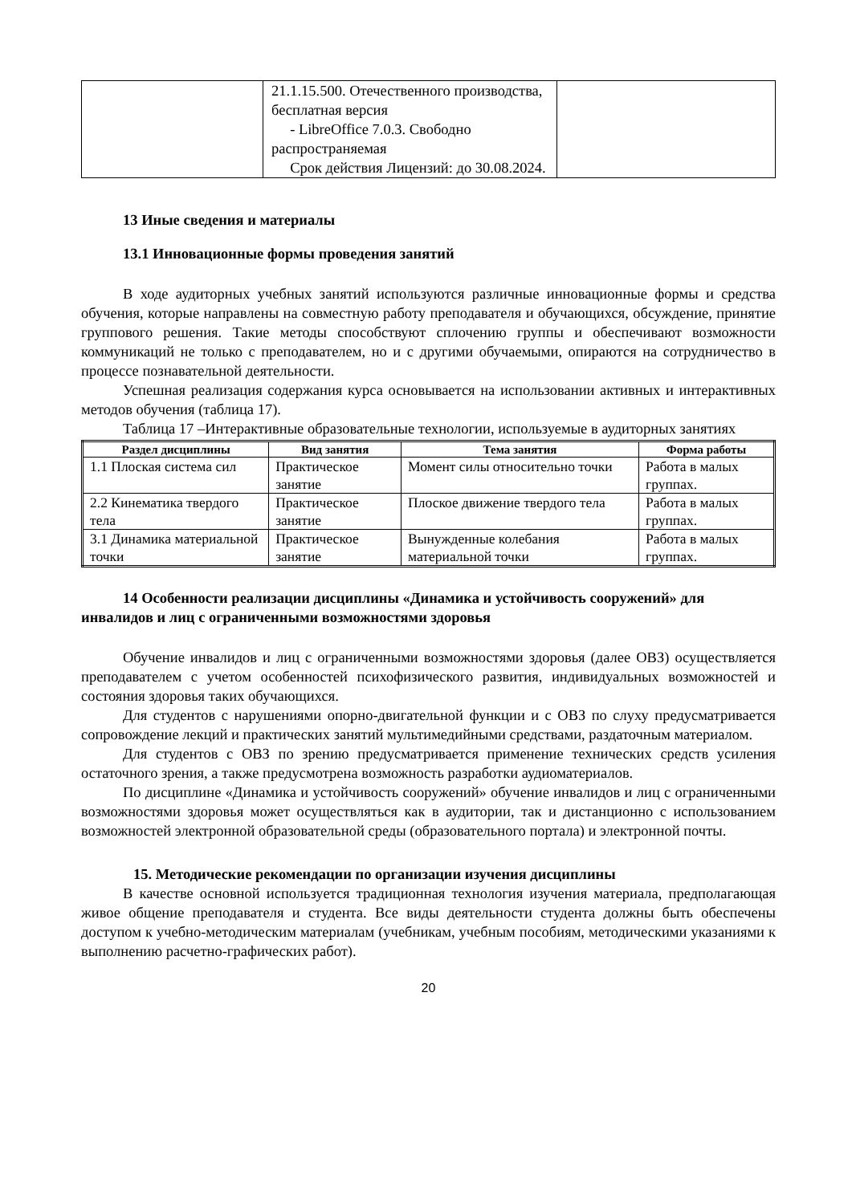| | 21.1.15.500. Отечественного производства, бесплатная версия - LibreOffice 7.0.3. Свободно распространяемая Срок действия Лицензий: до 30.08.2024. | |
13 Иные сведения и материалы
13.1 Инновационные формы проведения занятий
В ходе аудиторных учебных занятий используются различные инновационные формы и средства обучения, которые направлены на совместную работу преподавателя и обучающихся, обсуждение, принятие группового решения. Такие методы способствуют сплочению группы и обеспечивают возможности коммуникаций не только с преподавателем, но и с другими обучаемыми, опираются на сотрудничество в процессе познавательной деятельности.
Успешная реализация содержания курса основывается на использовании активных и интерактивных методов обучения (таблица 17).
Таблица 17 –Интерактивные образовательные технологии, используемые в аудиторных занятиях
| Раздел дисциплины | Вид занятия | Тема занятия | Форма работы |
| --- | --- | --- | --- |
| 1.1 Плоская система сил | Практическое занятие | Момент силы относительно точки | Работа в малых группах. |
| 2.2 Кинематика твердого тела | Практическое занятие | Плоское движение твердого тела | Работа в малых группах. |
| 3.1 Динамика материальной точки | Практическое занятие | Вынужденные колебания материальной точки | Работа в малых группах. |
14 Особенности реализации дисциплины «Динамика и устойчивость сооружений» для инвалидов и лиц с ограниченными возможностями здоровья
Обучение инвалидов и лиц с ограниченными возможностями здоровья (далее ОВЗ) осуществляется преподавателем с учетом особенностей психофизического развития, индивидуальных возможностей и состояния здоровья таких обучающихся.
Для студентов с нарушениями опорно-двигательной функции и с ОВЗ по слуху предусматривается сопровождение лекций и практических занятий мультимедийными средствами, раздаточным материалом.
Для студентов с ОВЗ по зрению предусматривается применение технических средств усиления остаточного зрения, а также предусмотрена возможность разработки аудиоматериалов.
По дисциплине «Динамика и устойчивость сооружений» обучение инвалидов и лиц с ограниченными возможностями здоровья может осуществляться как в аудитории, так и дистанционно с использованием возможностей электронной образовательной среды (образовательного портала) и электронной почты.
15. Методические рекомендации по организации изучения дисциплины
В качестве основной используется традиционная технология изучения материала, предполагающая живое общение преподавателя и студента. Все виды деятельности студента должны быть обеспечены доступом к учебно-методическим материалам (учебникам, учебным пособиям, методическими указаниями к выполнению расчетно-графических работ).
20